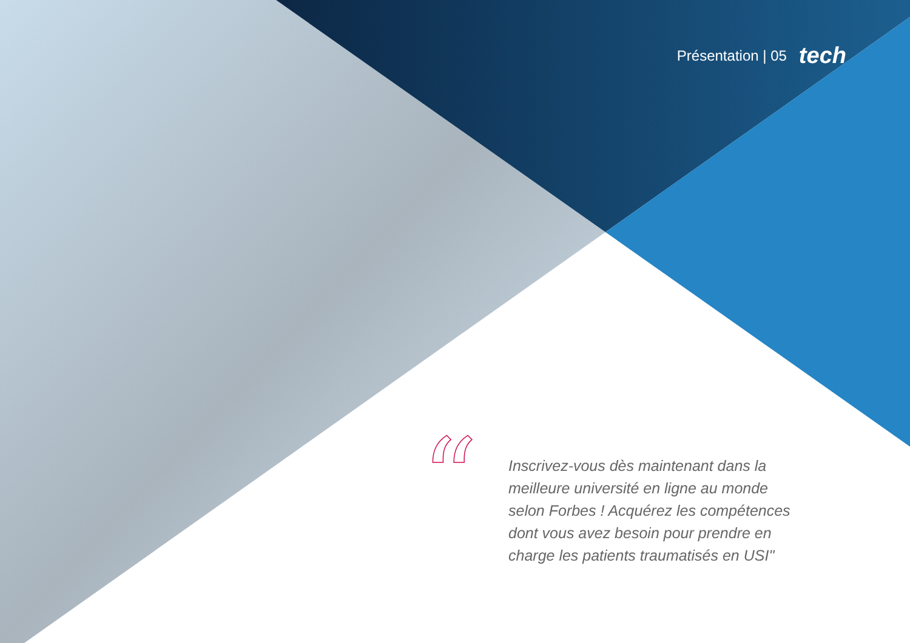Présentation | 05 tech
“
Inscrivez-vous dès maintenant dans la meilleure université en ligne au monde selon Forbes ! Acquérez les compétences dont vous avez besoin pour prendre en charge les patients traumatisés en USI"